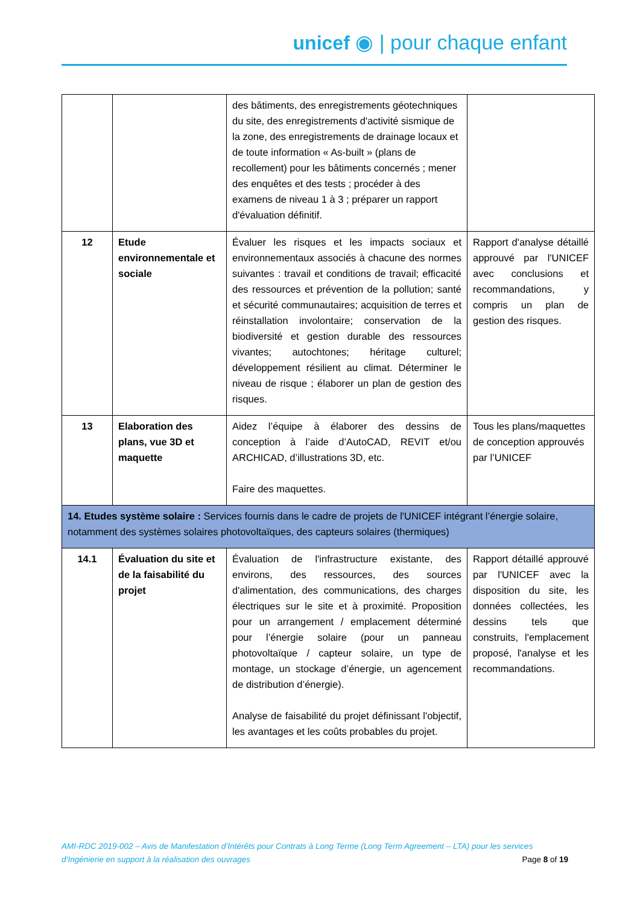unicef ◉ | pour chaque enfant
| | | des bâtiments, des enregistrements géotechniques du site, des enregistrements d'activité sismique de la zone, des enregistrements de drainage locaux et de toute information « As-built » (plans de recollement) pour les bâtiments concernés ; mener des enquêtes et des tests ; procéder à des examens de niveau 1 à 3 ; préparer un rapport d'évaluation définitif. | |
| 12 | Etude environnementale et sociale | Évaluer les risques et les impacts sociaux et environnementaux associés à chacune des normes suivantes : travail et conditions de travail; efficacité des ressources et prévention de la pollution; santé et sécurité communautaires; acquisition de terres et réinstallation involontaire; conservation de la biodiversité et gestion durable des ressources vivantes; autochtones; héritage culturel; développement résilient au climat. Déterminer le niveau de risque ; élaborer un plan de gestion des risques. | Rapport d'analyse détaillé approuvé par l'UNICEF avec conclusions et recommandations, y compris un plan de gestion des risques. |
| 13 | Elaboration des plans, vue 3D et maquette | Aidez l’équipe à élaborer des dessins de conception à l’aide d’AutoCAD, REVIT et/ou ARCHICAD, d’illustrations 3D, etc. Faire des maquettes. | Tous les plans/maquettes de conception approuvés par l’UNICEF |
| 14. Etudes système solaire : Services fournis dans le cadre de projets de l'UNICEF intégrant l’énergie solaire, notamment des systèmes solaires photovoltaïques, des capteurs solaires (thermiques) | | | |
| 14.1 | Évaluation du site et de la faisabilité du projet | Évaluation de l'infrastructure existante, des environs, des ressources, des sources d'alimentation, des communications, des charges électriques sur le site et à proximité. Proposition pour un arrangement / emplacement déterminé pour l’énergie solaire (pour un panneau photovoltaïque / capteur solaire, un type de montage, un stockage d’énergie, un agencement de distribution d’énergie). Analyse de faisabilité du projet définissant l'objectif, les avantages et les coûts probables du projet. | Rapport détaillé approuvé par l'UNICEF avec la disposition du site, les données collectées, les dessins tels que construits, l'emplacement proposé, l'analyse et les recommandations. |
AMI-RDC 2019-002 – Avis de Manifestation d’Intérêts pour Contrats à Long Terme (Long Term Agreement – LTA) pour les services
d’Ingénierie en support à la réalisation des ouvrages Page 8 of 19